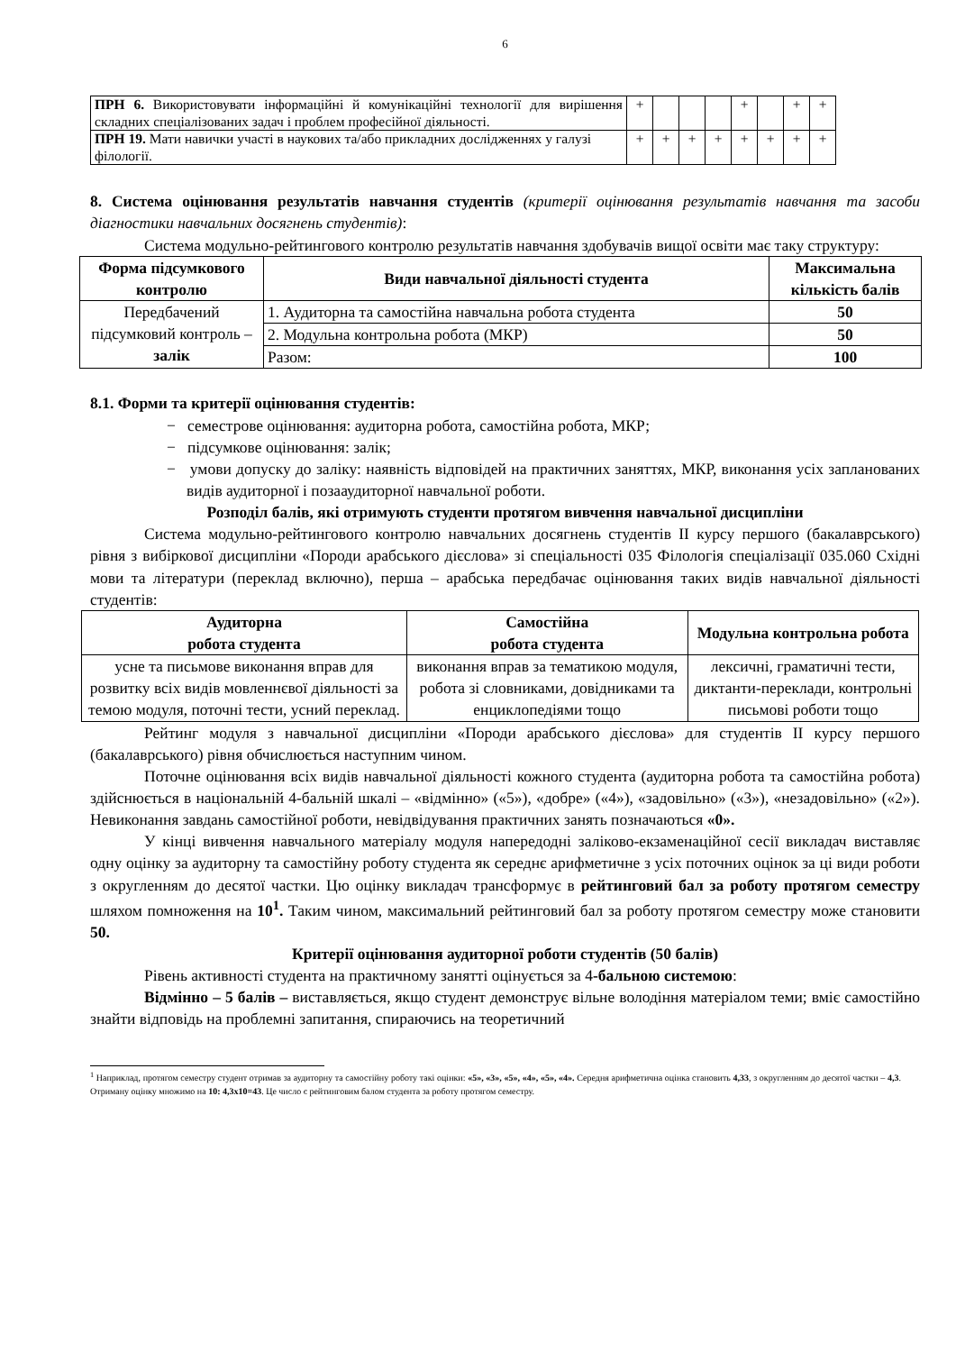6
| ПРН 6. Використовувати інформаційні й комунікаційні технології для вирішення складних спеціалізованих задач і проблем професійної діяльності. | + | | | | + | | + | + |
| ПРН 19. Мати навички участі в наукових та/або прикладних дослідженнях у галузі філології. | + | + | + | + | + | + | + | + |
8. Система оцінювання результатів навчання студентів (критерії оцінювання результатів навчання та засоби діагностики навчальних досягнень студентів):
Система модульно-рейтингового контролю результатів навчання здобувачів вищої освіти має таку структуру:
| Форма підсумкового контролю | Види навчальної діяльності студента | Максимальна кількість балів |
| --- | --- | --- |
| Передбачений підсумковий контроль – залік | 1. Аудиторна та самостійна навчальна робота студента | 50 |
| | 2. Модульна контрольна робота (МКР) | 50 |
| | Разом: | 100 |
8.1. Форми та критерії оцінювання студентів:
− семестрове оцінювання: аудиторна робота, самостійна робота, МКР;
− підсумкове оцінювання: залік;
− умови допуску до заліку: наявність відповідей на практичних заняттях, МКР, виконання усіх запланованих видів аудиторної і позааудиторної навчальної роботи.
Розподіл балів, які отримують студенти протягом вивчення навчальної дисципліни
Система модульно-рейтингового контролю навчальних досягнень студентів ІІ курсу першого (бакалаврського) рівня з вибіркової дисципліни «Породи арабського дієслова» зі спеціальності 035 Філологія спеціалізації 035.060 Східні мови та літератури (переклад включно), перша – арабська передбачає оцінювання таких видів навчальної діяльності студентів:
| Аудиторна робота студента | Самостійна робота студента | Модульна контрольна робота |
| --- | --- | --- |
| усне та письмове виконання вправ для розвитку всіх видів мовленнєвої діяльності за темою модуля, поточні тести, усний переклад. | виконання вправ за тематикою модуля, робота зі словниками, довідниками та енциклопедіями тощо | лексичні, граматичні тести, диктанти-переклади, контрольні письмові роботи тощо |
Рейтинг модуля з навчальної дисципліни «Породи арабського дієслова» для студентів ІІ курсу першого (бакалаврського) рівня обчислюється наступним чином.
Поточне оцінювання всіх видів навчальної діяльності кожного студента (аудиторна робота та самостійна робота) здійснюється в національній 4-бальній шкалі – «відмінно» («5»), «добре» («4»), «задовільно» («3»), «незадовільно» («2»). Невиконання завдань самостійної роботи, невідвідування практичних занять позначаються «0».
У кінці вивчення навчального матеріалу модуля напередодні заліково-екзаменаційної сесії викладач виставляє одну оцінку за аудиторну та самостійну роботу студента як середнє арифметичне з усіх поточних оцінок за ці види роботи з округленням до десятої частки. Цю оцінку викладач трансформує в рейтинговий бал за роботу протягом семестру шляхом помноження на 10<sup>1</sup>. Таким чином, максимальний рейтинговий бал за роботу протягом семестру може становити 50.
Критерії оцінювання аудиторної роботи студентів (50 балів)
Рівень активності студента на практичному занятті оцінується за 4-бальною системою:
Відмінно – 5 балів – виставляється, якщо студент демонструє вільне володіння матеріалом теми; вміє самостійно знайти відповідь на проблемні запитання, спираючись на теоретичний
<sup>1</sup> Наприклад, протягом семестру студент отримав за аудиторну та самостійну роботу такі оцінки: «5», «3», «5», «4», «5», «4». Середня арифметична оцінка становить 4,33, з округленням до десятої частки – 4,3. Отриману оцінку множимо на 10: 4,3x10=43. Це число є рейтинговим балом студента за роботу протягом семестру.